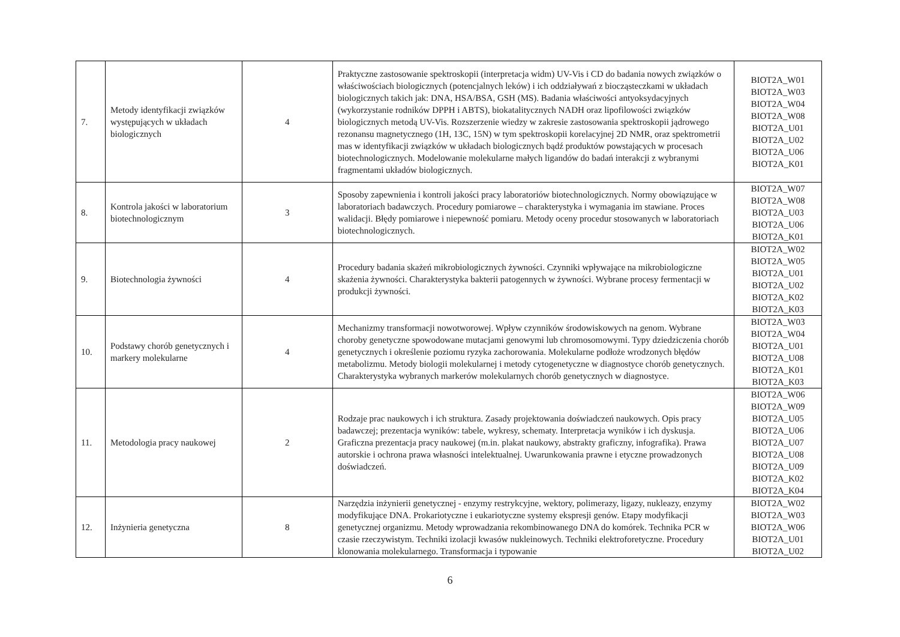| 7. | Metody identyfikacji związków występujących w układach biologicznych | 4 | Praktyczne zastosowanie spektroskopii (interpretacja widm) UV-Vis i CD do badania nowych związków o właściwościach biologicznych (potencjalnych leków) i ich oddziaływań z biocząsteczkami w układach biologicznych takich jak: DNA, HSA/BSA, GSH (MS). Badania właściwości antyoksydacyjnych (wykorzystanie rodników DPPH i ABTS), biokatalitycznych NADH oraz lipofilowości związków biologicznych metodą UV-Vis. Rozszerzenie wiedzy w zakresie zastosowania spektroskopii jądrowego rezonansu magnetycznego (1H, 13C, 15N) w tym spektroskopii korelacyjnej 2D NMR, oraz spektrometrii mas w identyfikacji związków w układach biologicznych bądź produktów powstających w procesach biotechnologicznych. Modelowanie molekularne małych ligandów do badań interakcji z wybranymi fragmentami układów biologicznych. | BIOT2A_W01 BIOT2A_W03 BIOT2A_W04 BIOT2A_W08 BIOT2A_U01 BIOT2A_U02 BIOT2A_U06 BIOT2A_K01 |
| 8. | Kontrola jakości w laboratorium biotechnologicznym | 3 | Sposoby zapewnienia i kontroli jakości pracy laboratoriów biotechnologicznych. Normy obowiązujące w laboratoriach badawczych. Procedury pomiarowe – charakterystyka i wymagania im stawiane. Proces walidacji. Błędy pomiarowe i niepewność pomiaru. Metody oceny procedur stosowanych w laboratoriach biotechnologicznych. | BIOT2A_W07 BIOT2A_W08 BIOT2A_U03 BIOT2A_U06 BIOT2A_K01 |
| 9. | Biotechnologia żywności | 4 | Procedury badania skażeń mikrobiologicznych żywności. Czynniki wpływające na mikrobiologiczne skażenia żywności. Charakterystyka bakterii patogennych w żywności. Wybrane procesy fermentacji w produkcji żywności. | BIOT2A_W02 BIOT2A_W05 BIOT2A_U01 BIOT2A_U02 BIOT2A_K02 BIOT2A_K03 |
| 10. | Podstawy chorób genetycznych i markery molekularne | 4 | Mechanizmy transformacji nowotworowej. Wpływ czynników środowiskowych na genom. Wybrane choroby genetyczne spowodowane mutacjami genowymi lub chromosomowymi. Typy dziedziczenia chorób genetycznych i określenie poziomu ryzyka zachorowania. Molekularne podłoże wrodzonych błędów metabolizmu. Metody biologii molekularnej i metody cytogenetyczne w diagnostyce chorób genetycznych. Charakterystyka wybranych markerów molekularnych chorób genetycznych w diagnostyce. | BIOT2A_W03 BIOT2A_W04 BIOT2A_U01 BIOT2A_U08 BIOT2A_K01 BIOT2A_K03 |
| 11. | Metodologia pracy naukowej | 2 | Rodzaje prac naukowych i ich struktura. Zasady projektowania doświadczeń naukowych. Opis pracy badawczej; prezentacja wyników: tabele, wykresy, schematy. Interpretacja wyników i ich dyskusja. Graficzna prezentacja pracy naukowej (m.in. plakat naukowy, abstrakty graficzny, infografika). Prawa autorskie i ochrona prawa własności intelektualnej. Uwarunkowania prawne i etyczne prowadzonych doświadczeń. | BIOT2A_W06 BIOT2A_W09 BIOT2A_U05 BIOT2A_U06 BIOT2A_U07 BIOT2A_U08 BIOT2A_U09 BIOT2A_K02 BIOT2A_K04 |
| 12. | Inżynieria genetyczna | 8 | Narzędzia inżynierii genetycznej - enzymy restrykcyjne, wektory, polimerazy, ligazy, nukleazy, enzymy modyfikujące DNA. Prokariotyczne i eukariotyczne systemy ekspresji genów. Etapy modyfikacji genetycznej organizmu. Metody wprowadzania rekombinowanego DNA do komórek. Technika PCR w czasie rzeczywistym. Techniki izolacji kwasów nukleinowych. Techniki elektroforetyczne. Procedury klonowania molekularnego. Transformacja i typowanie | BIOT2A_W02 BIOT2A_W03 BIOT2A_W06 BIOT2A_U01 BIOT2A_U02 |
6